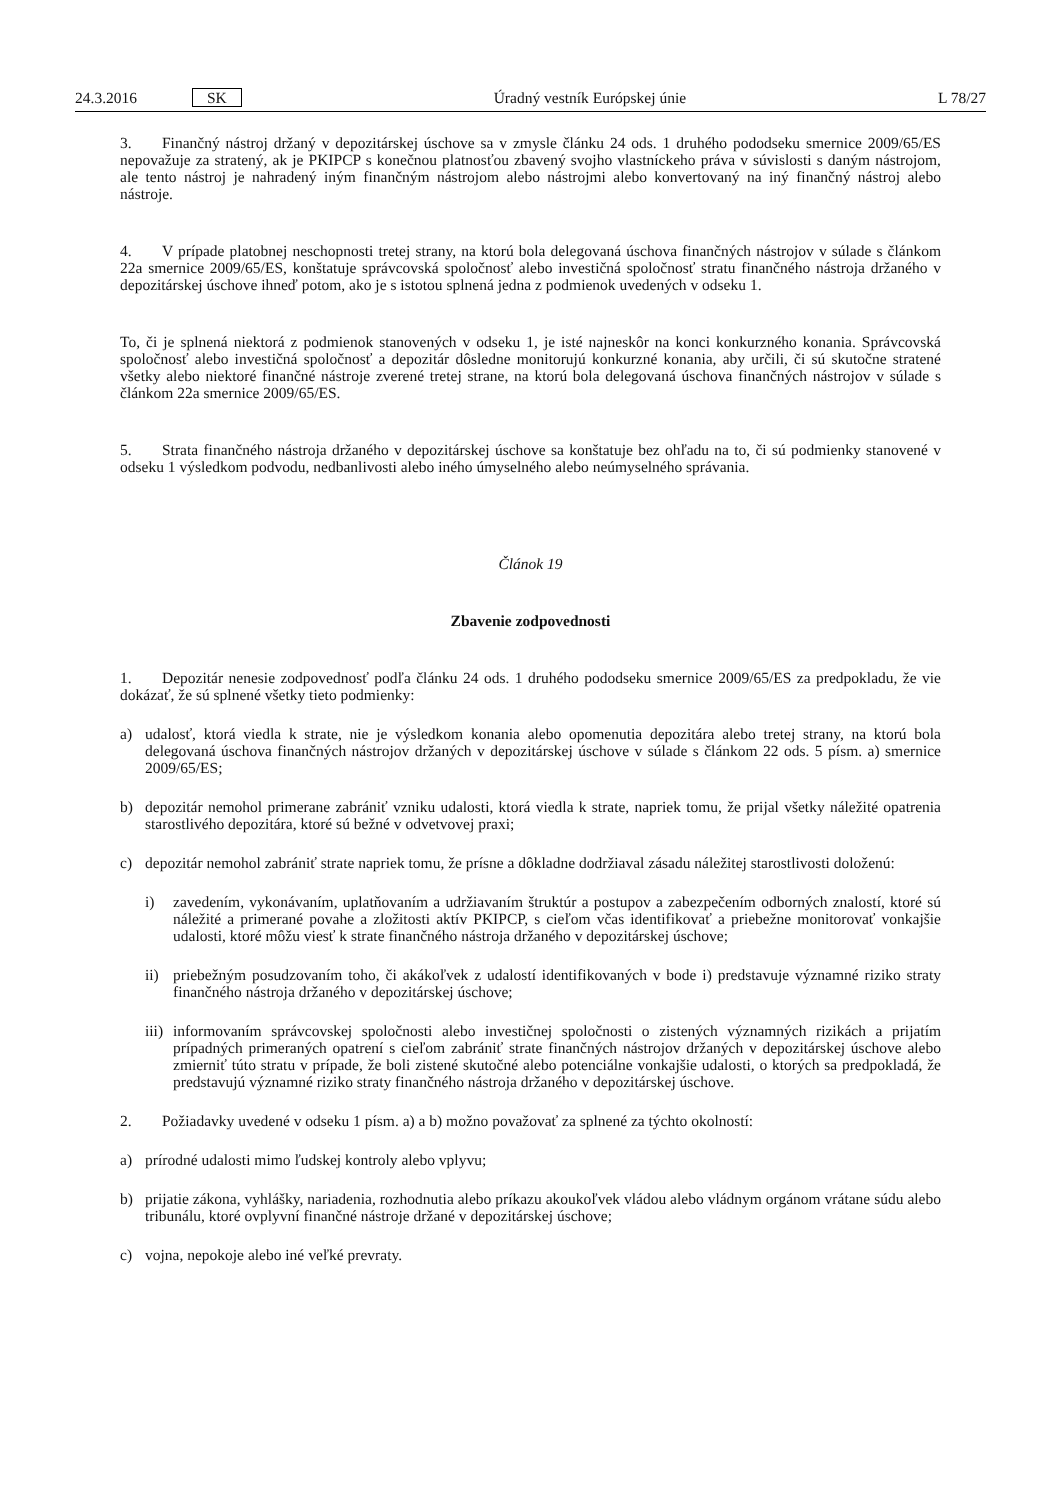24.3.2016 SK Úradný vestník Európskej únie L 78/27
3. Finančný nástroj držaný v depozitárskej úschove sa v zmysle článku 24 ods. 1 druhého pododseku smernice 2009/65/ES nepovažuje za stratený, ak je PKIPCP s konečnou platnosťou zbavený svojho vlastníckeho práva v súvislosti s daným nástrojom, ale tento nástroj je nahradený iným finančným nástrojom alebo nástrojmi alebo konvertovaný na iný finančný nástroj alebo nástroje.
4. V prípade platobnej neschopnosti tretej strany, na ktorú bola delegovaná úschova finančných nástrojov v súlade s článkom 22a smernice 2009/65/ES, konštatuje správcovská spoločnosť alebo investičná spoločnosť stratu finančného nástroja držaného v depozitárskej úschove ihneď potom, ako je s istotou splnená jedna z podmienok uvedených v odseku 1.
To, či je splnená niektorá z podmienok stanovených v odseku 1, je isté najneskôr na konci konkurzného konania. Správcovská spoločnosť alebo investičná spoločnosť a depozitár dôsledne monitorujú konkurzné konania, aby určili, či sú skutočne stratené všetky alebo niektoré finančné nástroje zverené tretej strane, na ktorú bola delegovaná úschova finančných nástrojov v súlade s článkom 22a smernice 2009/65/ES.
5. Strata finančného nástroja držaného v depozitárskej úschove sa konštatuje bez ohľadu na to, či sú podmienky stanovené v odseku 1 výsledkom podvodu, nedbanlivosti alebo iného úmyselného alebo neúmyselného správania.
Článok 19
Zbavenie zodpovednosti
1. Depozitár nenesie zodpovednosť podľa článku 24 ods. 1 druhého pododseku smernice 2009/65/ES za predpokladu, že vie dokázať, že sú splnené všetky tieto podmienky:
a) udalosť, ktorá viedla k strate, nie je výsledkom konania alebo opomenutia depozitára alebo tretej strany, na ktorú bola delegovaná úschova finančných nástrojov držaných v depozitárskej úschove v súlade s článkom 22 ods. 5 písm. a) smernice 2009/65/ES;
b) depozitár nemohol primerane zabrániť vzniku udalosti, ktorá viedla k strate, napriek tomu, že prijal všetky náležité opatrenia starostlivého depozitára, ktoré sú bežné v odvetvovej praxi;
c) depozitár nemohol zabrániť strate napriek tomu, že prísne a dôkladne dodržiaval zásadu náležitej starostlivosti doloženú:
i) zavedením, vykonávaním, uplatňovaním a udržiavaním štruktúr a postupov a zabezpečením odborných znalostí, ktoré sú náležité a primerané povahe a zložitosti aktív PKIPCP, s cieľom včas identifikovať a priebežne monitorovať vonkajšie udalosti, ktoré môžu viesť k strate finančného nástroja držaného v depozitárskej úschove;
ii) priebežným posudzovaním toho, či akákoľvek z udalostí identifikovaných v bode i) predstavuje významné riziko straty finančného nástroja držaného v depozitárskej úschove;
iii)
informovaním správcovskej spoločnosti alebo investičnej spoločnosti o zistených významných rizikách a prijatím prípadných primeraných opatrení s cieľom zabrániť strate finančných nástrojov držaných v depozitárskej úschove alebo zmierniť túto stratu v prípade, že boli zistené skutočné alebo potenciálne vonkajšie udalosti, o ktorých sa predpokladá, že predstavujú významné riziko straty finančného nástroja držaného v depozitárskej úschove.
2. Požiadavky uvedené v odseku 1 písm. a) a b) možno považovať za splnené za týchto okolností:
a) prírodné udalosti mimo ľudskej kontroly alebo vplyvu;
b) prijatie zákona, vyhlášky, nariadenia, rozhodnutia alebo príkazu akoukoľvek vládou alebo vládnym orgánom vrátane súdu alebo tribunálu, ktoré ovplyvní finančné nástroje držané v depozitárskej úschove;
c) vojna, nepokoje alebo iné veľké prevraty.